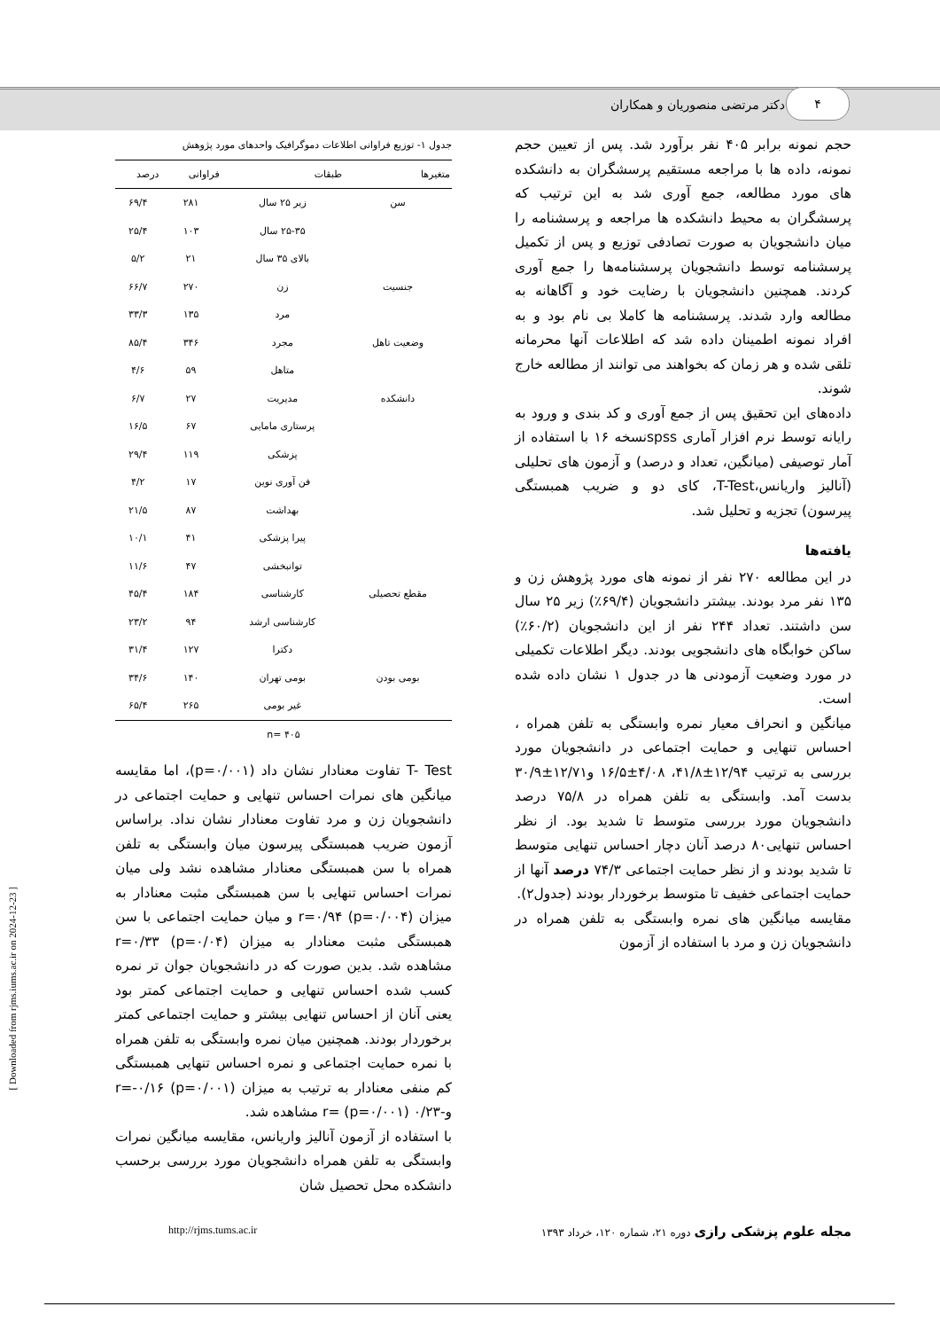۴
دکتر مرتضی منصوریان و همکاران
حجم نمونه برابر ۴۰۵ نفر برآورد شد. پس از تعیین حجم نمونه، داده ها با مراجعه مستقیم پرسشگران به دانشکده های مورد مطالعه، جمع آوری شد به این ترتیب که پرسشگران به محیط دانشکده ها مراجعه و پرسشنامه را میان دانشجویان به صورت تصادفی توزیع و پس از تکمیل پرسشنامه توسط دانشجویان پرسشنامه‌ها را جمع آوری کردند. همچنین دانشجویان با رضایت خود و آگاهانه به مطالعه وارد شدند. پرسشنامه ها کاملا بی نام بود و به افراد نمونه اطمینان داده شد که اطلاعات آنها محرمانه تلقی شده و هر زمان که بخواهند می توانند از مطالعه خارج شوند.
داده‌های این تحقیق پس از جمع آوری و کد بندی و ورود به رایانه توسط نرم افزار آماری spssنسخه ۱۶ با استفاده از آمار توصیفی (میانگین، تعداد و درصد) و آزمون های تحلیلی (آنالیز واریانس،T-Test، کای دو و ضریب همبستگی پیرسون) تجزیه و تحلیل شد.
یافته‌ها
در این مطالعه ۲۷۰ نفر از نمونه های مورد پژوهش زن و ۱۳۵ نفر مرد بودند. بیشتر دانشجویان (۶۹/۴٪) زیر ۲۵ سال سن داشتند. تعداد ۲۴۴ نفر از این دانشجویان (۶۰/۲٪) ساکن خوابگاه های دانشجویی بودند. دیگر اطلاعات تکمیلی در مورد وضعیت آزمودنی ها در جدول ۱ نشان داده شده است.
میانگین و انحراف معیار نمره وابستگی به تلفن همراه ، احساس تنهایی و حمایت اجتماعی در دانشجویان مورد بررسی به ترتیب ۱۲/۹۴±۴۱/۸، ۴/۰۸±۱۶/۵ و۱۲/۷۱±۳۰/۹ بدست آمد. وابستگی به تلفن همراه در ۷۵/۸ درصد دانشجویان مورد بررسی متوسط تا شدید بود. از نظر احساس تنهایی۸۰ درصد آنان دچار احساس تنهایی متوسط تا شدید بودند و از نظر حمایت اجتماعی ۷۴/۳ درصد آنها از حمایت اجتماعی خفیف تا متوسط برخوردار بودند (جدول۲).
مقایسه میانگین های نمره وابستگی به تلفن همراه در دانشجویان زن و مرد با استفاده از آزمون
جدول ۱- توزیع فراوانی اطلاعات دموگرافیک واحدهای مورد پژوهش
| متغیرها | طبقات | فراوانی | درصد |
| --- | --- | --- | --- |
| سن | زیر ۲۵ سال | ۲۸۱ | ۶۹/۴ |
| | ۲۵-۳۵ سال | ۱۰۳ | ۲۵/۴ |
| | بالای ۳۵ سال | ۲۱ | ۵/۲ |
| جنسیت | زن | ۲۷۰ | ۶۶/۷ |
| | مرد | ۱۳۵ | ۳۳/۳ |
| وضعیت تاهل | مجرد | ۳۴۶ | ۸۵/۴ |
| | متاهل | ۵۹ | ۴/۶ |
| دانشکده | مدیریت | ۲۷ | ۶/۷ |
| | پرستاری مامایی | ۶۷ | ۱۶/۵ |
| | پزشکی | ۱۱۹ | ۲۹/۴ |
| | فن آوری نوین | ۱۷ | ۴/۲ |
| | بهداشت | ۸۷ | ۲۱/۵ |
| | پیرا پزشکی | ۴۱ | ۱۰/۱ |
| | توانبخشی | ۴۷ | ۱۱/۶ |
| مقطع تحصیلی | کارشناسی | ۱۸۴ | ۴۵/۴ |
| | کارشناسی ارشد | ۹۴ | ۲۳/۲ |
| | دکترا | ۱۲۷ | ۳۱/۴ |
| بومی بودن | بومی تهران | ۱۴۰ | ۳۴/۶ |
| | غیر بومی | ۲۶۵ | ۶۵/۴ |
| n= ۴۰۵ | | | |
T- Test تفاوت معنادار نشان داد (p=۰/۰۰۱)، اما مقایسه میانگین های نمرات احساس تنهایی و حمایت اجتماعی در دانشجویان زن و مرد تفاوت معنادار نشان نداد. براساس آزمون ضریب همبستگی پیرسون میان وابستگی به تلفن همراه با سن همبستگی معنادار مشاهده نشد ولی میان نمرات احساس تنهایی با سن همبستگی مثبت معنادار به میزان r=۰/۹۴ (p=۰/۰۰۴) و میان حمایت اجتماعی با سن همبستگی مثبت معنادار به میزان r=۰/۳۳ (p=۰/۰۴) مشاهده شد. بدین صورت که در دانشجویان جوان تر نمره کسب شده احساس تنهایی و حمایت اجتماعی کمتر بود یعنی آنان از احساس تنهایی بیشتر و حمایت اجتماعی کمتر برخوردار بودند. همچنین میان نمره وابستگی به تلفن همراه با نمره حمایت اجتماعی و نمره احساس تنهایی همبستگی کم منفی معنادار به ترتیب به میزان r=-۰/۱۶ (p=۰/۰۰۱) و-۰/۲۳ r= (p=۰/۰۰۱) مشاهده شد.
با استفاده از آزمون آنالیز واریانس، مقایسه میانگین نمرات وابستگی به تلفن همراه دانشجویان مورد بررسی برحسب دانشکده محل تحصیل شان
مجله علوم پزشکی رازی دوره ۲۱، شماره ۱۲۰، خرداد ۱۳۹۳ http://rjms.tums.ac.ir
[ Downloaded from rjms.iums.ac.ir on 2024-12-23 ]